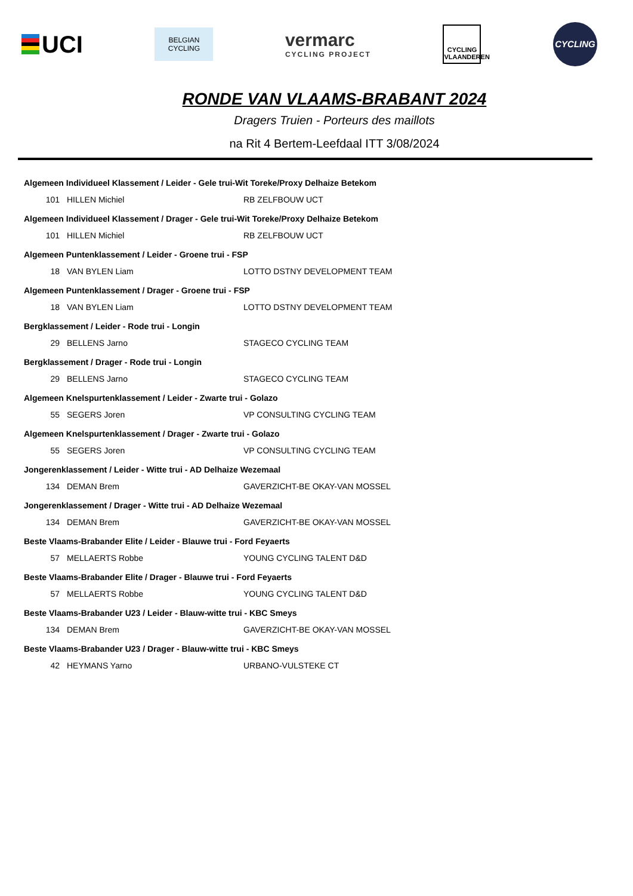UCI
BELGIAN
CYCLING
vermarc
CYCLING PROJECT
CYCLING
VLAANDEREN
CYCLING
RONDE VAN VLAAMS-BRABANT 2024
Dragers Truien - Porteurs des maillots
na Rit 4 Bertem-Leefdaal ITT 3/08/2024
| Algemeen Individueel Klassement / Leider - Gele trui-Wit Toreke/Proxy Delhaize Betekom | | |
| --- | --- | --- |
| 101 | HILLEN Michiel | RB ZELFBOUW UCT |
| Algemeen Individueel Klassement / Drager - Gele trui-Wit Toreke/Proxy Delhaize Betekom | | |
| 101 | HILLEN Michiel | RB ZELFBOUW UCT |
| Algemeen Puntenklassement / Leider - Groene trui - FSP | | |
| 18 | VAN BYLEN Liam | LOTTO DSTNY DEVELOPMENT TEAM |
| Algemeen Puntenklassement / Drager - Groene trui - FSP | | |
| 18 | VAN BYLEN Liam | LOTTO DSTNY DEVELOPMENT TEAM |
| Bergklassement / Leider - Rode trui - Longin | | |
| 29 | BELLENS Jarno | STAGECO CYCLING TEAM |
| Bergklassement / Drager - Rode trui - Longin | | |
| 29 | BELLENS Jarno | STAGECO CYCLING TEAM |
| Algemeen Knelspurtenklassement / Leider - Zwarte trui - Golazo | | |
| 55 | SEGERS Joren | VP CONSULTING CYCLING TEAM |
| Algemeen Knelspurtenklassement / Drager - Zwarte trui - Golazo | | |
| 55 | SEGERS Joren | VP CONSULTING CYCLING TEAM |
| Jongerenklassement / Leider - Witte trui - AD Delhaize Wezemaal | | |
| 134 | DEMAN Brem | GAVERZICHT-BE OKAY-VAN MOSSEL |
| Jongerenklassement / Drager - Witte trui - AD Delhaize Wezemaal | | |
| 134 | DEMAN Brem | GAVERZICHT-BE OKAY-VAN MOSSEL |
| Beste Vlaams-Brabander Elite / Leider - Blauwe trui - Ford Feyaerts | | |
| 57 | MELLAERTS Robbe | YOUNG CYCLING TALENT D&D |
| Beste Vlaams-Brabander Elite / Drager - Blauwe trui - Ford Feyaerts | | |
| 57 | MELLAERTS Robbe | YOUNG CYCLING TALENT D&D |
| Beste Vlaams-Brabander U23 / Leider - Blauw-witte trui - KBC Smeys | | |
| 134 | DEMAN Brem | GAVERZICHT-BE OKAY-VAN MOSSEL |
| Beste Vlaams-Brabander U23 / Drager - Blauw-witte trui - KBC Smeys | | |
| 42 | HEYMANS Yarno | URBANO-VULSTEKE CT |